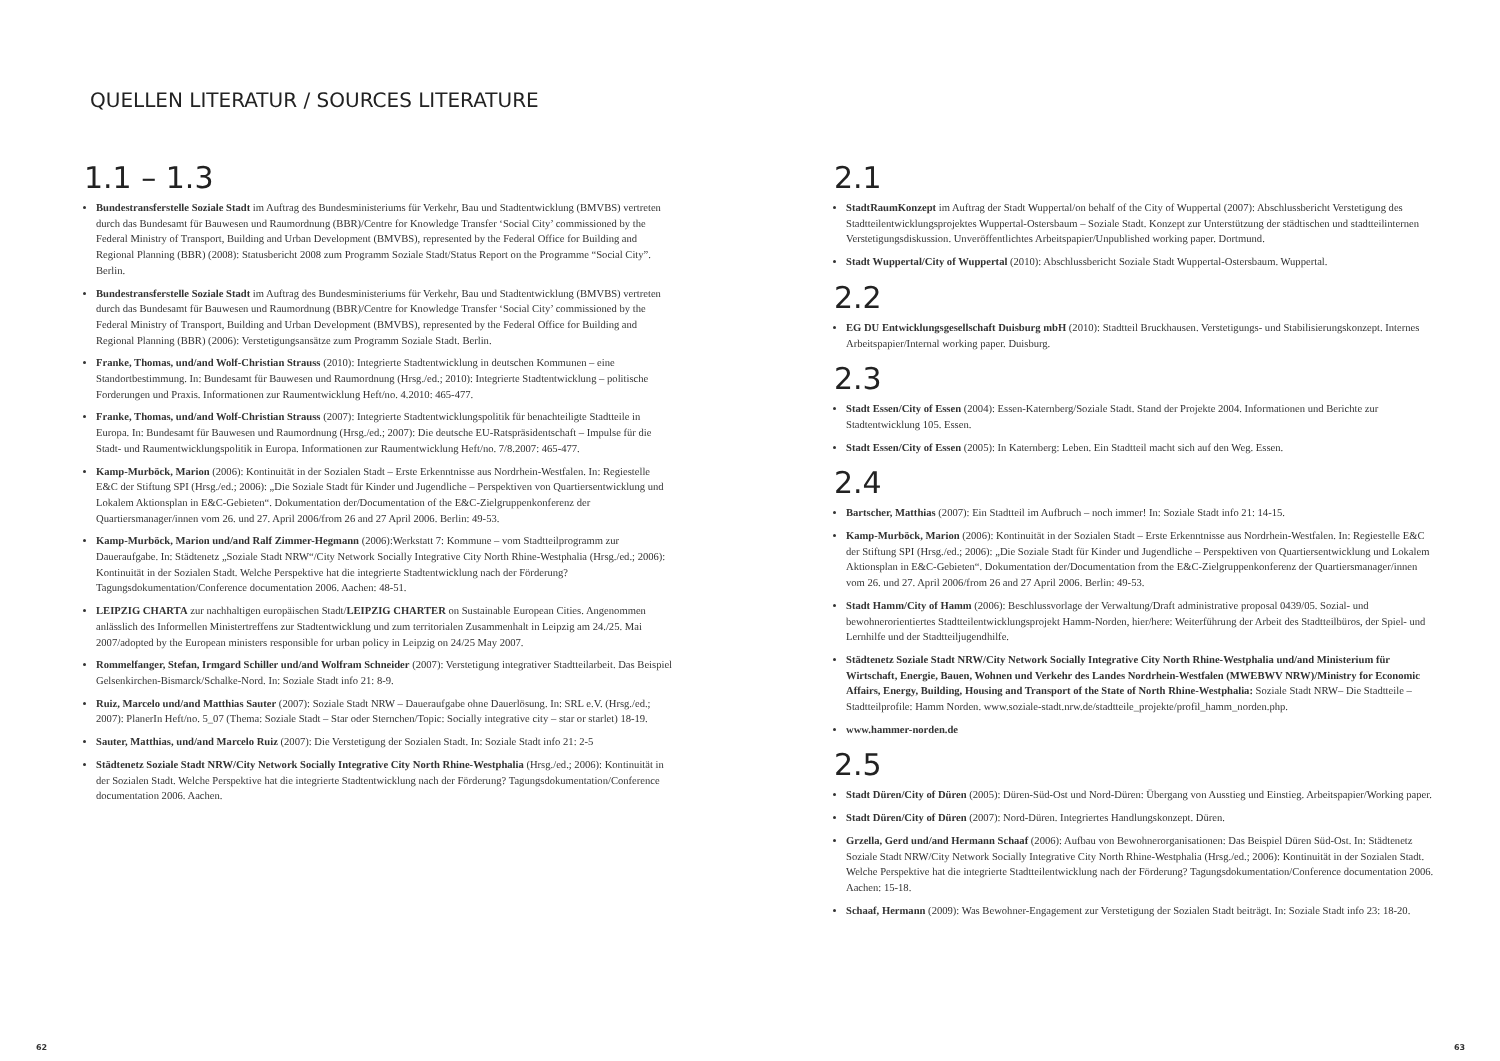QUELLEN LITERATUR / SOURCES LITERATURE
1.1 – 1.3
Bundestransferstelle Soziale Stadt im Auftrag des Bundesministeriums für Verkehr, Bau und Stadtentwicklung (BMVBS) vertreten durch das Bundesamt für Bauwesen und Raumordnung (BBR)/Centre for Knowledge Transfer ‘Social City’ commissioned by the Federal Ministry of Transport, Building and Urban Development (BMVBS), represented by the Federal Office for Building and Regional Planning (BBR) (2008): Statusbericht 2008 zum Programm Soziale Stadt/Status Report on the Programme “Social City”. Berlin.
Bundestransferstelle Soziale Stadt im Auftrag des Bundesministeriums für Verkehr, Bau und Stadtentwicklung (BMVBS) vertreten durch das Bundesamt für Bauwesen und Raumordnung (BBR)/Centre for Knowledge Transfer ‘Social City’ commissioned by the Federal Ministry of Transport, Building and Urban Development (BMVBS), represented by the Federal Office for Building and Regional Planning (BBR) (2006): Verstetigungsansätze zum Programm Soziale Stadt. Berlin.
Franke, Thomas, und/and Wolf-Christian Strauss (2010): Integrierte Stadtentwicklung in deutschen Kommunen – eine Standortbestimmung. In: Bundesamt für Bauwesen und Raumordnung (Hrsg./ed.; 2010): Integrierte Stadtentwicklung – politische Forderungen und Praxis. Informationen zur Raumentwicklung Heft/no. 4.2010: 465-477.
Franke, Thomas, und/and Wolf-Christian Strauss (2007): Integrierte Stadtentwicklungspolitik für benachteiligte Stadtteile in Europa. In: Bundesamt für Bauwesen und Raumordnung (Hrsg./ed.; 2007): Die deutsche EU-Ratspräsidentschaft – Impulse für die Stadt- und Raumentwicklungspolitik in Europa. Informationen zur Raumentwicklung Heft/no. 7/8.2007: 465-477.
Kamp-Murböck, Marion (2006): Kontinuität in der Sozialen Stadt – Erste Erkenntnisse aus Nordrhein-Westfalen. In: Regiestelle E&C der Stiftung SPI (Hrsg./ed.; 2006): „Die Soziale Stadt für Kinder und Jugendliche – Perspektiven von Quartiersentwicklung und Lokalem Aktionsplan in E&C-Gebieten“. Dokumentation der/Documentation of the E&C-Zielgruppenkonferenz der Quartiersmanager/innen vom 26. und 27. April 2006/from 26 and 27 April 2006. Berlin: 49-53.
Kamp-Murböck, Marion und/and Ralf Zimmer-Hegmann (2006):Werkstatt 7: Kommune – vom Stadtteilprogramm zur Daueraufgabe. In: Städtenetz „Soziale Stadt NRW“/City Network Socially Integrative City North Rhine-Westphalia (Hrsg./ed.; 2006): Kontinuität in der Sozialen Stadt. Welche Perspektive hat die integrierte Stadtentwicklung nach der Förderung? Tagungsdokumentation/Conference documentation 2006. Aachen: 48-51.
LEIPZIG CHARTA zur nachhaltigen europäischen Stadt/LEIPZIG CHARTER on Sustainable European Cities. Angenommen anlässlich des Informellen Ministertreffens zur Stadtentwicklung und zum territorialen Zusammenhalt in Leipzig am 24./25. Mai 2007/adopted by the European ministers responsible for urban policy in Leipzig on 24/25 May 2007.
Rommelfanger, Stefan, Irmgard Schiller und/and Wolfram Schneider (2007): Verstetigung integrativer Stadtteilarbeit. Das Beispiel Gelsenkirchen-Bismarck/Schalke-Nord. In: Soziale Stadt info 21: 8-9.
Ruiz, Marcelo und/and Matthias Sauter (2007): Soziale Stadt NRW – Daueraufgabe ohne Dauerlösung. In: SRL e.V. (Hrsg./ed.; 2007): PlanerIn Heft/no. 5_07 (Thema: Soziale Stadt – Star oder Sternchen/Topic: Socially integrative city – star or starlet) 18-19.
Sauter, Matthias, und/and Marcelo Ruiz (2007): Die Verstetigung der Sozialen Stadt. In: Soziale Stadt info 21: 2-5
Städtenetz Soziale Stadt NRW/City Network Socially Integrative City North Rhine-Westphalia (Hrsg./ed.; 2006): Kontinuität in der Sozialen Stadt. Welche Perspektive hat die integrierte Stadtentwicklung nach der Förderung? Tagungsdokumentation/Conference documentation 2006. Aachen.
2.1
StadtRaumKonzept im Auftrag der Stadt Wuppertal/on behalf of the City of Wuppertal (2007): Abschlussbericht Verstetigung des Stadtteilentwicklungsprojektes Wuppertal-Ostersbaum – Soziale Stadt. Konzept zur Unterstützung der städtischen und stadtteilinternen Verstetigungsdiskussion. Unveröffentlichtes Arbeitspapier/Unpublished working paper. Dortmund.
Stadt Wuppertal/City of Wuppertal (2010): Abschlussbericht Soziale Stadt Wuppertal-Ostersbaum. Wuppertal.
2.2
EG DU Entwicklungsgesellschaft Duisburg mbH (2010): Stadtteil Bruckhausen. Verstetigungs- und Stabilisierungskonzept. Internes Arbeitspapier/Internal working paper. Duisburg.
2.3
Stadt Essen/City of Essen (2004): Essen-Katernberg/Soziale Stadt. Stand der Projekte 2004. Informationen und Berichte zur Stadtentwicklung 105. Essen.
Stadt Essen/City of Essen (2005): In Katernberg: Leben. Ein Stadtteil macht sich auf den Weg. Essen.
2.4
Bartscher, Matthias (2007): Ein Stadtteil im Aufbruch – noch immer! In: Soziale Stadt info 21: 14-15.
Kamp-Murböck, Marion (2006): Kontinuität in der Sozialen Stadt – Erste Erkenntnisse aus Nordrhein-Westfalen. In: Regiestelle E&C der Stiftung SPI (Hrsg./ed.; 2006): „Die Soziale Stadt für Kinder und Jugendliche – Perspektiven von Quartiersentwicklung und Lokalem Aktionsplan in E&C-Gebieten“. Dokumentation der/Documentation from the E&C-Zielgruppenkonferenz der Quartiersmanager/innen vom 26. und 27. April 2006/from 26 and 27 April 2006. Berlin: 49-53.
Stadt Hamm/City of Hamm (2006): Beschlussvorlage der Verwaltung/Draft administrative proposal 0439/05. Sozial- und bewohnerorientiertes Stadtteilentwicklungsprojekt Hamm-Norden, hier/here: Weiterführung der Arbeit des Stadtteilbüros, der Spiel- und Lernhilfe und der Stadtteiljugendhilfe.
Städtenetz Soziale Stadt NRW/City Network Socially Integrative City North Rhine-Westphalia und/and Ministerium für Wirtschaft, Energie, Bauen, Wohnen und Verkehr des Landes Nordrhein-Westfalen (MWEBWV NRW)/Ministry for Economic Affairs, Energy, Building, Housing and Transport of the State of North Rhine-Westphalia: Soziale Stadt NRW– Die Stadtteile – Stadtteilprofile: Hamm Norden. www.soziale-stadt.nrw.de/stadtteile_projekte/profil_hamm_norden.php.
www.hammer-norden.de
2.5
Stadt Düren/City of Düren (2005): Düren-Süd-Ost und Nord-Düren: Übergang von Ausstieg und Einstieg. Arbeitspapier/Working paper.
Stadt Düren/City of Düren (2007): Nord-Düren. Integriertes Handlungskonzept. Düren.
Grzella, Gerd und/and Hermann Schaaf (2006): Aufbau von Bewohnerorganisationen: Das Beispiel Düren Süd-Ost. In: Städtenetz Soziale Stadt NRW/City Network Socially Integrative City North Rhine-Westphalia (Hrsg./ed.; 2006): Kontinuität in der Sozialen Stadt. Welche Perspektive hat die integrierte Stadtteilentwicklung nach der Förderung? Tagungsdokumentation/Conference documentation 2006. Aachen: 15-18.
Schaaf, Hermann (2009): Was Bewohner-Engagement zur Verstetigung der Sozialen Stadt beiträgt. In: Soziale Stadt info 23: 18-20.
62 63